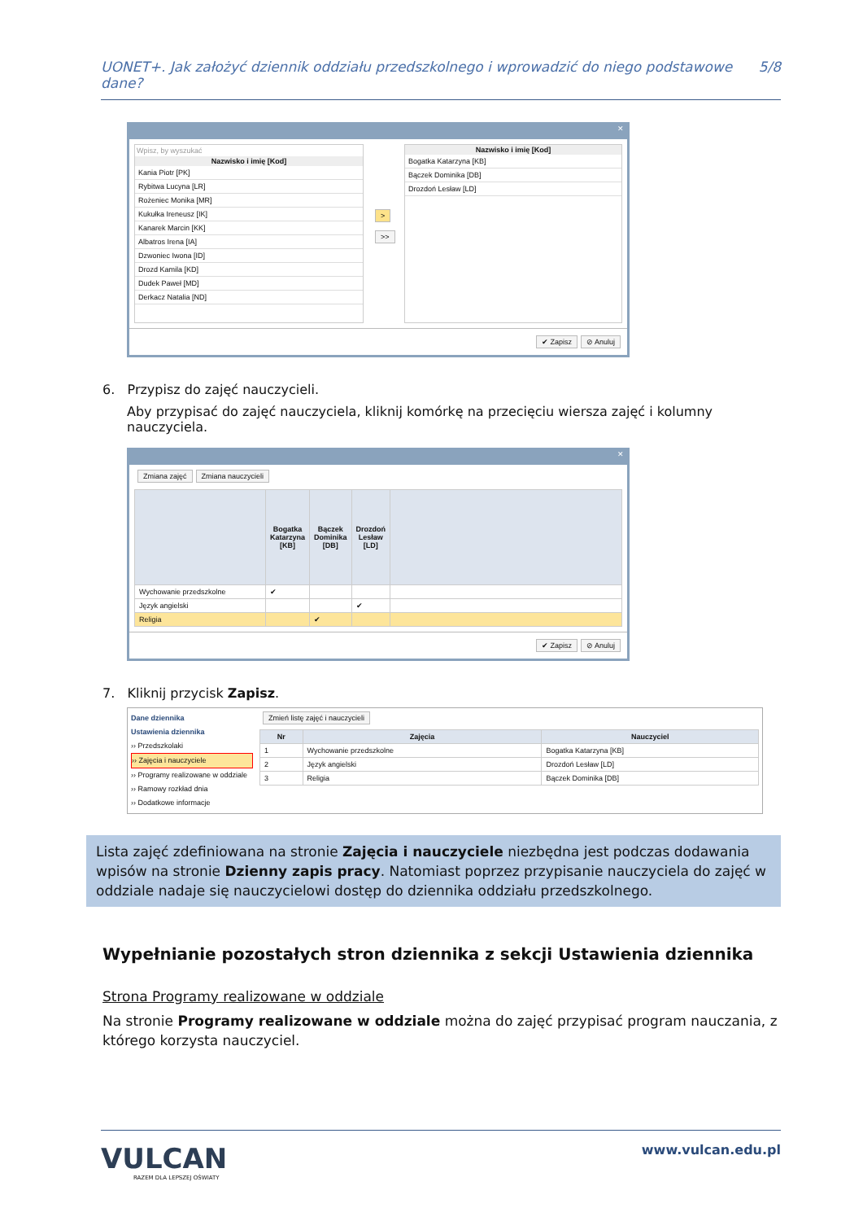UONET+. Jak założyć dziennik oddziału przedszkolnego i wprowadzić do niego podstawowe dane? 5/8
✕
Wpisz, by wyszukać
| Nazwisko i imię [Kod] |
| --- |
| Kania Piotr [PK] |
| Rybitwa Lucyna [LR] |
| Rożeniec Monika [MR] |
| Kukułka Ireneusz [IK] |
| Kanarek Marcin [KK] |
| Albatros Irena [IA] |
| Dzwoniec Iwona [ID] |
| Drozd Kamila [KD] |
| Dudek Paweł [MD] |
| Derkacz Natalia [ND] |
>
>>
| Nazwisko i imię [Kod] |
| --- |
| Bogatka Katarzyna [KB] |
| Bączek Dominika [DB] |
| Drozdoń Lesław [LD] |
✔ Zapisz ⊘ Anuluj
6. Przypisz do zajęć nauczycieli.
Aby przypisać do zajęć nauczyciela, kliknij komórkę na przecięciu wiersza zajęć i kolumny nauczyciela.
✕
Zmiana zajęć Zmiana nauczycieli
| | Bogatka Katarzyna [KB] | Bączek Dominika [DB] | Drozdoń Lesław [LD] | |
| --- | --- | --- | --- | --- |
| Wychowanie przedszkolne | ✔ | | | |
| Język angielski | | | ✔ | |
| Religia | | ✔ | | |
✔ Zapisz ⊘ Anuluj
7. Kliknij przycisk Zapisz.
Dane dziennika
Ustawienia dziennika
›› Przedszkolaki
›› Zajęcia i nauczyciele
›› Programy realizowane w oddziale
›› Ramowy rozkład dnia
›› Dodatkowe informacje
Zmień listę zajęć i nauczycieli
| Nr | Zajęcia | Nauczyciel |
| --- | --- | --- |
| 1 | Wychowanie przedszkolne | Bogatka Katarzyna [KB] |
| 2 | Język angielski | Drozdoń Lesław [LD] |
| 3 | Religia | Bączek Dominika [DB] |
Lista zajęć zdefiniowana na stronie Zajęcia i nauczyciele niezbędna jest podczas dodawania wpisów na stronie Dzienny zapis pracy. Natomiast poprzez przypisanie nauczyciela do zajęć w oddziale nadaje się nauczycielowi dostęp do dziennika oddziału przedszkolnego.
Wypełnianie pozostałych stron dziennika z sekcji Ustawienia dziennika
Strona Programy realizowane w oddziale
Na stronie Programy realizowane w oddziale można do zajęć przypisać program nauczania, z którego korzysta nauczyciel.
VULCAN
RAZEM DLA LEPSZEJ OŚWIATY
www.vulcan.edu.pl